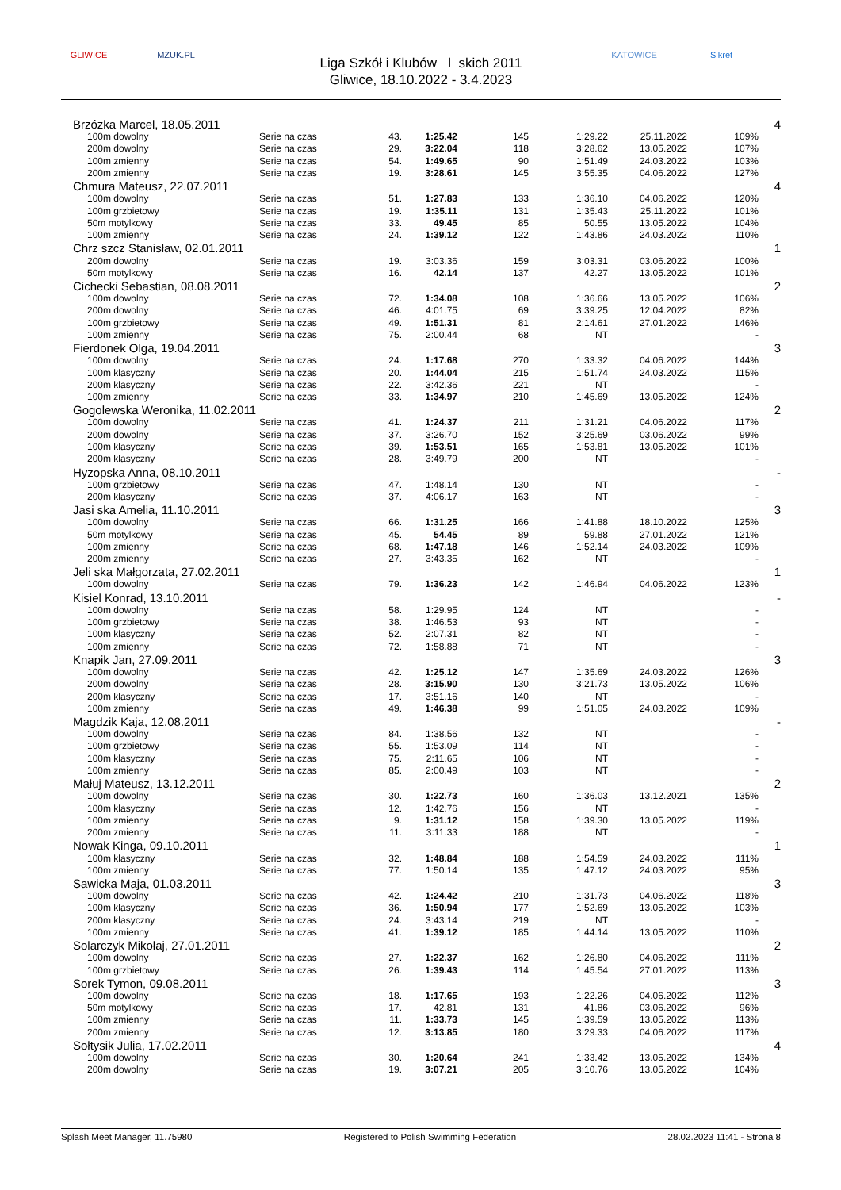GLIWICE MZUK.PL
Liga Szkół i Klubów l skich 2011
Gliwice, 18.10.2022 - 3.4.2023
KATOWICE Sikret
| Brzózka Marcel, 18.05.2011 | | | | | | | | | 4 |
| | 100m dowolny | Serie na czas | 43. | 1:25.42 | 145 | 1:29.22 | 25.11.2022 | 109% | |
| | 200m dowolny | Serie na czas | 29. | 3:22.04 | 118 | 3:28.62 | 13.05.2022 | 107% | |
| | 100m zmienny | Serie na czas | 54. | 1:49.65 | 90 | 1:51.49 | 24.03.2022 | 103% | |
| | 200m zmienny | Serie na czas | 19. | 3:28.61 | 145 | 3:55.35 | 04.06.2022 | 127% | |
| Chmura Mateusz, 22.07.2011 | | | | | | | | | 4 |
| | 100m dowolny | Serie na czas | 51. | 1:27.83 | 133 | 1:36.10 | 04.06.2022 | 120% | |
| | 100m grzbietowy | Serie na czas | 19. | 1:35.11 | 131 | 1:35.43 | 25.11.2022 | 101% | |
| | 50m motylkowy | Serie na czas | 33. | 49.45 | 85 | 50.55 | 13.05.2022 | 104% | |
| | 100m zmienny | Serie na czas | 24. | 1:39.12 | 122 | 1:43.86 | 24.03.2022 | 110% | |
| Chrz szcz Stanisław, 02.01.2011 | | | | | | | | | 1 |
| | 200m dowolny | Serie na czas | 19. | 3:03.36 | 159 | 3:03.31 | 03.06.2022 | 100% | |
| | 50m motylkowy | Serie na czas | 16. | 42.14 | 137 | 42.27 | 13.05.2022 | 101% | |
| Cichecki Sebastian, 08.08.2011 | | | | | | | | | 2 |
| | 100m dowolny | Serie na czas | 72. | 1:34.08 | 108 | 1:36.66 | 13.05.2022 | 106% | |
| | 200m dowolny | Serie na czas | 46. | 4:01.75 | 69 | 3:39.25 | 12.04.2022 | 82% | |
| | 100m grzbietowy | Serie na czas | 49. | 1:51.31 | 81 | 2:14.61 | 27.01.2022 | 146% | |
| | 100m zmienny | Serie na czas | 75. | 2:00.44 | 68 | NT | | - | |
| Fierdonek Olga, 19.04.2011 | | | | | | | | | 3 |
| | 100m dowolny | Serie na czas | 24. | 1:17.68 | 270 | 1:33.32 | 04.06.2022 | 144% | |
| | 100m klasyczny | Serie na czas | 20. | 1:44.04 | 215 | 1:51.74 | 24.03.2022 | 115% | |
| | 200m klasyczny | Serie na czas | 22. | 3:42.36 | 221 | NT | | - | |
| | 100m zmienny | Serie na czas | 33. | 1:34.97 | 210 | 1:45.69 | 13.05.2022 | 124% | |
| Gogolewska Weronika, 11.02.2011 | | | | | | | | | 2 |
| | 100m dowolny | Serie na czas | 41. | 1:24.37 | 211 | 1:31.21 | 04.06.2022 | 117% | |
| | 200m dowolny | Serie na czas | 37. | 3:26.70 | 152 | 3:25.69 | 03.06.2022 | 99% | |
| | 100m klasyczny | Serie na czas | 39. | 1:53.51 | 165 | 1:53.81 | 13.05.2022 | 101% | |
| | 200m klasyczny | Serie na czas | 28. | 3:49.79 | 200 | NT | | - | |
| Hyzopska Anna, 08.10.2011 | | | | | | | | | - |
| | 100m grzbietowy | Serie na czas | 47. | 1:48.14 | 130 | NT | | - | |
| | 200m klasyczny | Serie na czas | 37. | 4:06.17 | 163 | NT | | - | |
| Jasi ska Amelia, 11.10.2011 | | | | | | | | | 3 |
| | 100m dowolny | Serie na czas | 66. | 1:31.25 | 166 | 1:41.88 | 18.10.2022 | 125% | |
| | 50m motylkowy | Serie na czas | 45. | 54.45 | 89 | 59.88 | 27.01.2022 | 121% | |
| | 100m zmienny | Serie na czas | 68. | 1:47.18 | 146 | 1:52.14 | 24.03.2022 | 109% | |
| | 200m zmienny | Serie na czas | 27. | 3:43.35 | 162 | NT | | - | |
| Jeli ska Małgorzata, 27.02.2011 | | | | | | | | | 1 |
| | 100m dowolny | Serie na czas | 79. | 1:36.23 | 142 | 1:46.94 | 04.06.2022 | 123% | |
| Kisiel Konrad, 13.10.2011 | | | | | | | | | - |
| | 100m dowolny | Serie na czas | 58. | 1:29.95 | 124 | NT | | - | |
| | 100m grzbietowy | Serie na czas | 38. | 1:46.53 | 93 | NT | | - | |
| | 100m klasyczny | Serie na czas | 52. | 2:07.31 | 82 | NT | | - | |
| | 100m zmienny | Serie na czas | 72. | 1:58.88 | 71 | NT | | - | |
| Knapik Jan, 27.09.2011 | | | | | | | | | 3 |
| | 100m dowolny | Serie na czas | 42. | 1:25.12 | 147 | 1:35.69 | 24.03.2022 | 126% | |
| | 200m dowolny | Serie na czas | 28. | 3:15.90 | 130 | 3:21.73 | 13.05.2022 | 106% | |
| | 200m klasyczny | Serie na czas | 17. | 3:51.16 | 140 | NT | | - | |
| | 100m zmienny | Serie na czas | 49. | 1:46.38 | 99 | 1:51.05 | 24.03.2022 | 109% | |
| Magdzik Kaja, 12.08.2011 | | | | | | | | | - |
| | 100m dowolny | Serie na czas | 84. | 1:38.56 | 132 | NT | | - | |
| | 100m grzbietowy | Serie na czas | 55. | 1:53.09 | 114 | NT | | - | |
| | 100m klasyczny | Serie na czas | 75. | 2:11.65 | 106 | NT | | - | |
| | 100m zmienny | Serie na czas | 85. | 2:00.49 | 103 | NT | | - | |
| Małuj Mateusz, 13.12.2011 | | | | | | | | | 2 |
| | 100m dowolny | Serie na czas | 30. | 1:22.73 | 160 | 1:36.03 | 13.12.2021 | 135% | |
| | 100m klasyczny | Serie na czas | 12. | 1:42.76 | 156 | NT | | - | |
| | 100m zmienny | Serie na czas | 9. | 1:31.12 | 158 | 1:39.30 | 13.05.2022 | 119% | |
| | 200m zmienny | Serie na czas | 11. | 3:11.33 | 188 | NT | | - | |
| Nowak Kinga, 09.10.2011 | | | | | | | | | 1 |
| | 100m klasyczny | Serie na czas | 32. | 1:48.84 | 188 | 1:54.59 | 24.03.2022 | 111% | |
| | 100m zmienny | Serie na czas | 77. | 1:50.14 | 135 | 1:47.12 | 24.03.2022 | 95% | |
| Sawicka Maja, 01.03.2011 | | | | | | | | | 3 |
| | 100m dowolny | Serie na czas | 42. | 1:24.42 | 210 | 1:31.73 | 04.06.2022 | 118% | |
| | 100m klasyczny | Serie na czas | 36. | 1:50.94 | 177 | 1:52.69 | 13.05.2022 | 103% | |
| | 200m klasyczny | Serie na czas | 24. | 3:43.14 | 219 | NT | | - | |
| | 100m zmienny | Serie na czas | 41. | 1:39.12 | 185 | 1:44.14 | 13.05.2022 | 110% | |
| Solarczyk Mikołaj, 27.01.2011 | | | | | | | | | 2 |
| | 100m dowolny | Serie na czas | 27. | 1:22.37 | 162 | 1:26.80 | 04.06.2022 | 111% | |
| | 100m grzbietowy | Serie na czas | 26. | 1:39.43 | 114 | 1:45.54 | 27.01.2022 | 113% | |
| Sorek Tymon, 09.08.2011 | | | | | | | | | 3 |
| | 100m dowolny | Serie na czas | 18. | 1:17.65 | 193 | 1:22.26 | 04.06.2022 | 112% | |
| | 50m motylkowy | Serie na czas | 17. | 42.81 | 131 | 41.86 | 03.06.2022 | 96% | |
| | 100m zmienny | Serie na czas | 11. | 1:33.73 | 145 | 1:39.59 | 13.05.2022 | 113% | |
| | 200m zmienny | Serie na czas | 12. | 3:13.85 | 180 | 3:29.33 | 04.06.2022 | 117% | |
| Sołtysik Julia, 17.02.2011 | | | | | | | | | 4 |
| | 100m dowolny | Serie na czas | 30. | 1:20.64 | 241 | 1:33.42 | 13.05.2022 | 134% | |
| | 200m dowolny | Serie na czas | 19. | 3:07.21 | 205 | 3:10.76 | 13.05.2022 | 104% | |
Splash Meet Manager, 11.75980 Registered to Polish Swimming Federation 28.02.2023 11:41 - Strona 8